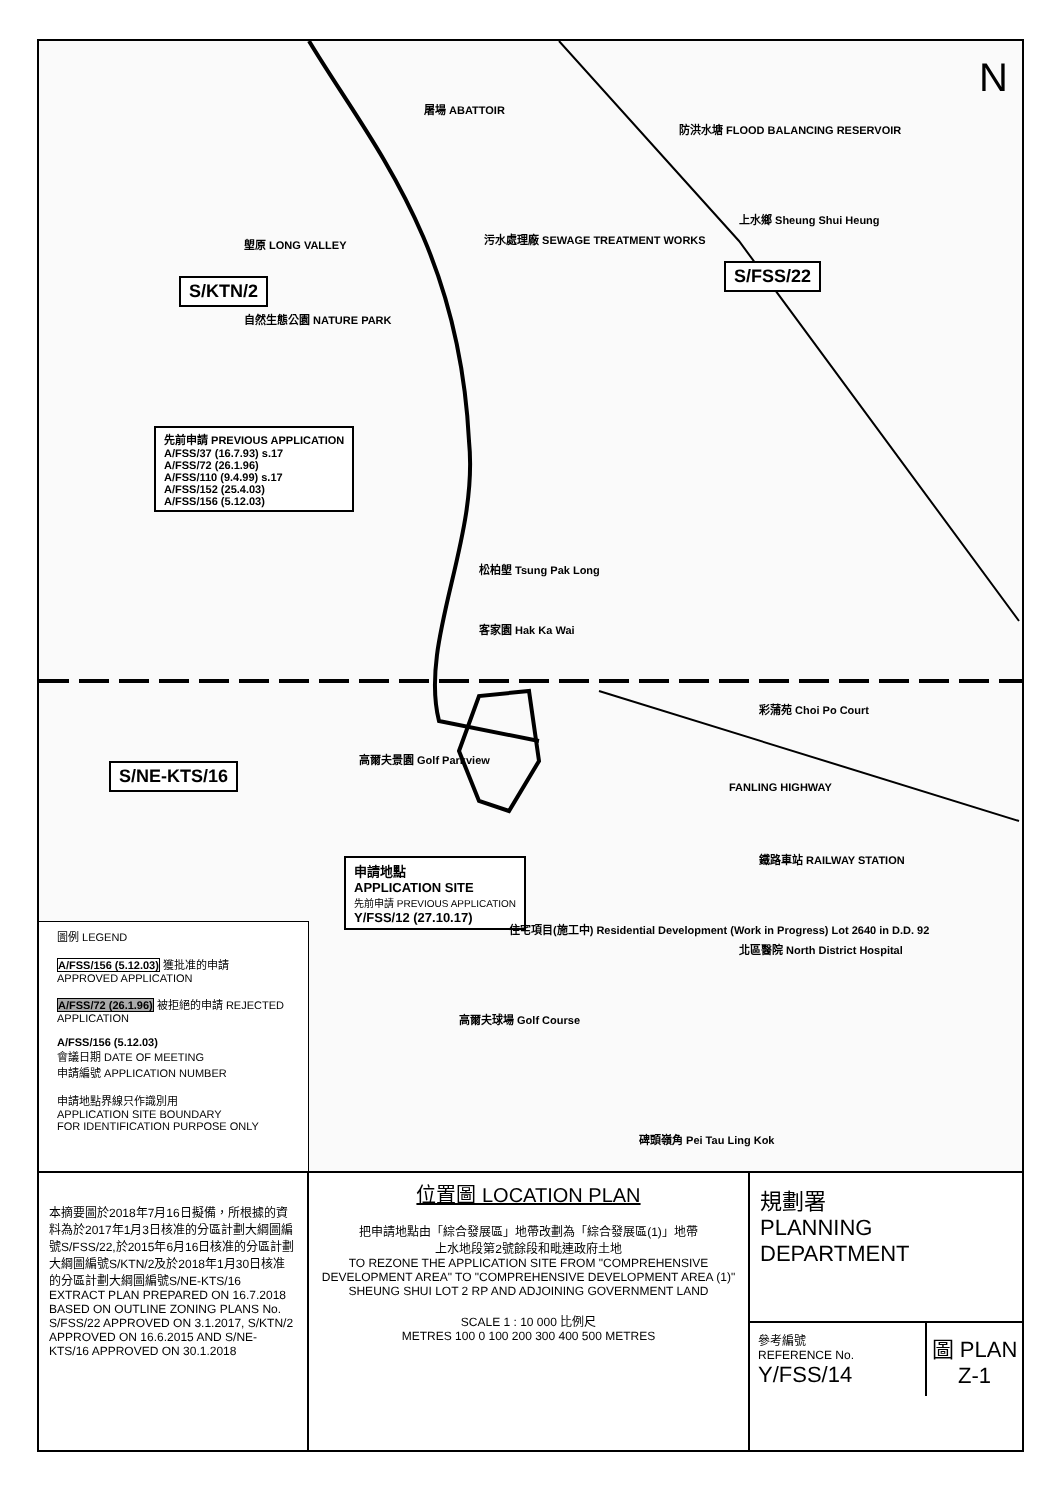N
S/KTN/2
S/FSS/22
S/NE-KTS/16
先前申請 PREVIOUS APPLICATION
A/FSS/37 (16.7.93) s.17
A/FSS/72 (26.1.96)
A/FSS/110 (9.4.99) s.17
A/FSS/152 (25.4.03)
A/FSS/156 (5.12.03)
申請地點
APPLICATION SITE
先前申請 PREVIOUS APPLICATION
Y/FSS/12 (27.10.17)
屠場 ABATTOIR
防洪水塘 FLOOD BALANCING RESERVOIR
污水處理廠 SEWAGE TREATMENT WORKS
上水鄉 Sheung Shui Heung
塱原 LONG VALLEY
自然生態公園 NATURE PARK
松柏塱 Tsung Pak Long
客家園 Hak Ka Wai
高爾夫景園 Golf Parkview
住宅項目(施工中) Residential Development (Work in Progress) Lot 2640 in D.D. 92
北區醫院 North District Hospital
彩蒲苑 Choi Po Court
鐵路車站 RAILWAY STATION
高爾夫球場 Golf Course
碑頭嶺角 Pei Tau Ling Kok
FANLING HIGHWAY
圖例 LEGEND
A/FSS/156 (5.12.03) 獲批准的申請 APPROVED APPLICATION
A/FSS/72 (26.1.96) 被拒絕的申請 REJECTED APPLICATION
A/FSS/156 (5.12.03)
會議日期 DATE OF MEETING
申請編號 APPLICATION NUMBER
申請地點界線只作識別用
APPLICATION SITE BOUNDARY
FOR IDENTIFICATION PURPOSE ONLY
本摘要圖於2018年7月16日擬備，所根據的資料為於2017年1月3日核准的分區計劃大綱圖編號S/FSS/22,於2015年6月16日核准的分區計劃大綱圖編號S/KTN/2及於2018年1月30日核准的分區計劃大綱圖編號S/NE-KTS/16
EXTRACT PLAN PREPARED ON 16.7.2018 BASED ON OUTLINE ZONING PLANS No. S/FSS/22 APPROVED ON 3.1.2017, S/KTN/2 APPROVED ON 16.6.2015 AND S/NE-KTS/16 APPROVED ON 30.1.2018
位置圖 LOCATION PLAN
把申請地點由「綜合發展區」地帶改劃為「綜合發展區(1)」地帶
上水地段第2號餘段和毗連政府土地
TO REZONE THE APPLICATION SITE FROM "COMPREHENSIVE DEVELOPMENT AREA" TO "COMPREHENSIVE DEVELOPMENT AREA (1)"
SHEUNG SHUI LOT 2 RP AND ADJOINING GOVERNMENT LAND
SCALE 1 : 10 000 比例尺
METRES 100 0 100 200 300 400 500 METRES
規劃署
PLANNING
DEPARTMENT
參考編號
REFERENCE No.
Y/FSS/14
圖 PLAN
Z-1